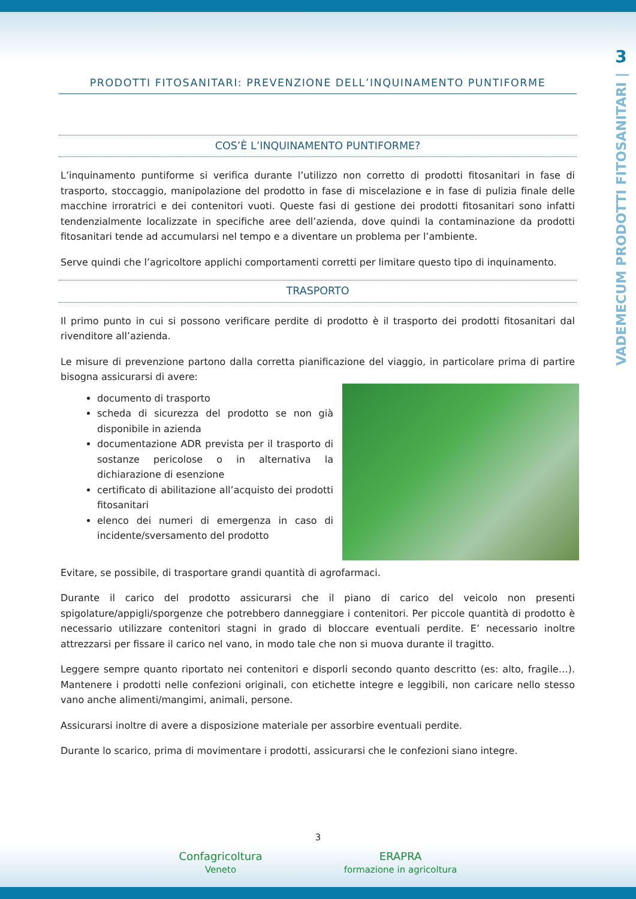3
VADEMECUM PRODOTTI FITOSANITARI |
PRODOTTI FITOSANITARI: PREVENZIONE DELL’INQUINAMENTO PUNTIFORME
COS’È L’INQUINAMENTO PUNTIFORME?
L’inquinamento puntiforme si verifica durante l’utilizzo non corretto di prodotti fitosanitari in fase di trasporto, stoccaggio, manipolazione del prodotto in fase di miscelazione e in fase di pulizia finale delle macchine irroratrici e dei contenitori vuoti. Queste fasi di gestione dei prodotti fitosanitari sono infatti tendenzialmente localizzate in specifiche aree dell’azienda, dove quindi la contaminazione da prodotti fitosanitari tende ad accumularsi nel tempo e a diventare un problema per l’ambiente.
Serve quindi che l’agricoltore applichi comportamenti corretti per limitare questo tipo di inquinamento.
TRASPORTO
Il primo punto in cui si possono verificare perdite di prodotto è il trasporto dei prodotti fitosanitari dal rivenditore all’azienda.
Le misure di prevenzione partono dalla corretta pianificazione del viaggio, in particolare prima di partire bisogna assicurarsi di avere:
documento di trasporto
scheda di sicurezza del prodotto se non già disponibile in azienda
documentazione ADR prevista per il trasporto di sostanze pericolose o in alternativa la dichiarazione di esenzione
certificato di abilitazione all’acquisto dei prodotti fitosanitari
elenco dei numeri di emergenza in caso di incidente/sversamento del prodotto
Evitare, se possibile, di trasportare grandi quantità di agrofarmaci.
Durante il carico del prodotto assicurarsi che il piano di carico del veicolo non presenti spigolature/appigli/sporgenze che potrebbero danneggiare i contenitori. Per piccole quantità di prodotto è necessario utilizzare contenitori stagni in grado di bloccare eventuali perdite. E’ necessario inoltre attrezzarsi per fissare il carico nel vano, in modo tale che non si muova durante il tragitto.
Leggere sempre quanto riportato nei contenitori e disporli secondo quanto descritto (es: alto, fragile…). Mantenere i prodotti nelle confezioni originali, con etichette integre e leggibili, non caricare nello stesso vano anche alimenti/mangimi, animali, persone.
Assicurarsi inoltre di avere a disposizione materiale per assorbire eventuali perdite.
Durante lo scarico, prima di movimentare i prodotti, assicurarsi che le confezioni siano integre.
3
Confagricoltura
Veneto ERAPRA
formazione in agricoltura